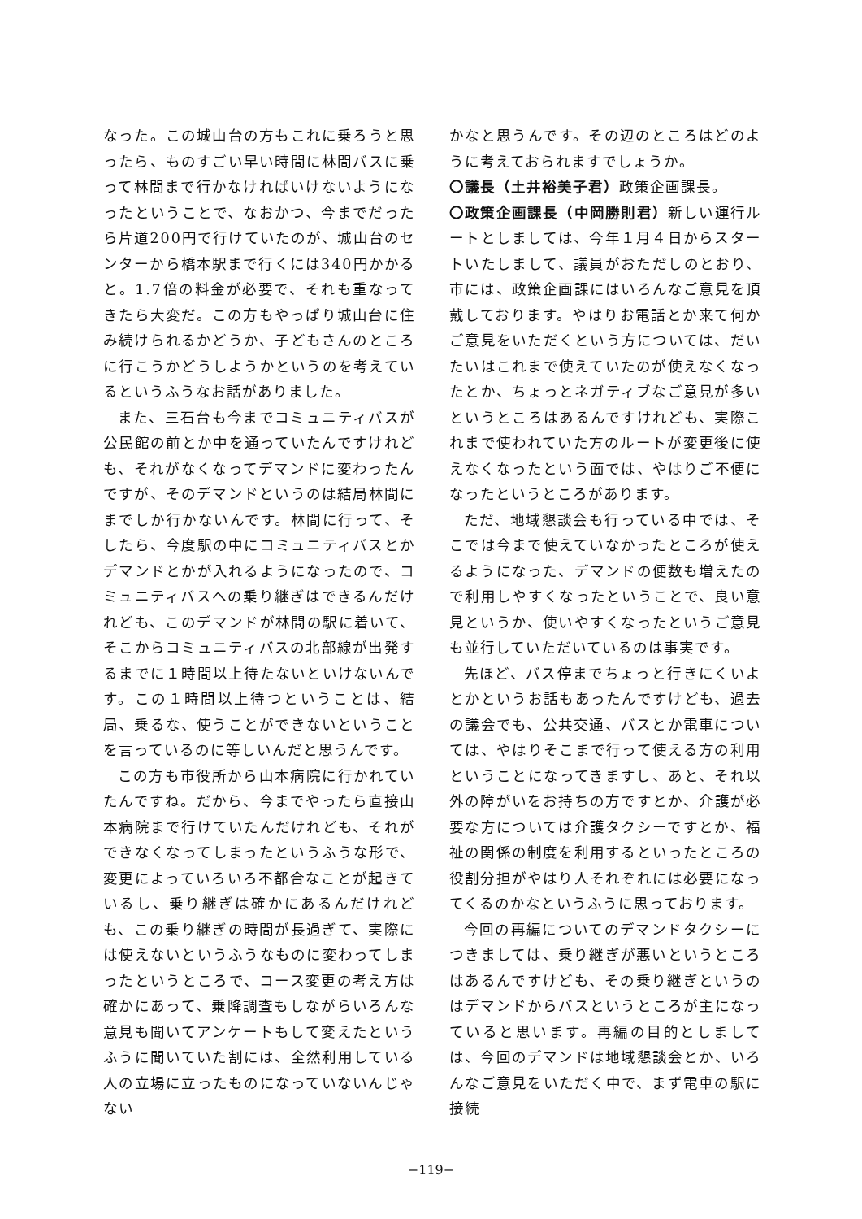なった。この城山台の方もこれに乗ろうと思ったら、ものすごい早い時間に林間バスに乗って林間まで行かなければいけないようになったということで、なおかつ、今までだったら片道200円で行けていたのが、城山台のセンターから橋本駅まで行くには340円かかると。1.7倍の料金が必要で、それも重なってきたら大変だ。この方もやっぱり城山台に住み続けられるかどうか、子どもさんのところに行こうかどうしようかというのを考えているというふうなお話がありました。
また、三石台も今までコミュニティバスが公民館の前とか中を通っていたんですけれども、それがなくなってデマンドに変わったんですが、そのデマンドというのは結局林間にまでしか行かないんです。林間に行って、そしたら、今度駅の中にコミュニティバスとかデマンドとかが入れるようになったので、コミュニティバスへの乗り継ぎはできるんだけれども、このデマンドが林間の駅に着いて、そこからコミュニティバスの北部線が出発するまでに１時間以上待たないといけないんです。この１時間以上待つということは、結局、乗るな、使うことができないということを言っているのに等しいんだと思うんです。
この方も市役所から山本病院に行かれていたんですね。だから、今までやったら直接山本病院まで行けていたんだけれども、それができなくなってしまったというふうな形で、変更によっていろいろ不都合なことが起きているし、乗り継ぎは確かにあるんだけれども、この乗り継ぎの時間が長過ぎて、実際には使えないというふうなものに変わってしまったというところで、コース変更の考え方は確かにあって、乗降調査もしながらいろんな意見も聞いてアンケートもして変えたというふうに聞いていた割には、全然利用している人の立場に立ったものになっていないんじゃない
かなと思うんです。その辺のところはどのように考えておられますでしょうか。
〇議長（土井裕美子君）政策企画課長。
〇政策企画課長（中岡勝則君）新しい運行ルートとしましては、今年１月４日からスタートいたしまして、議員がおただしのとおり、市には、政策企画課にはいろんなご意見を頂戴しております。やはりお電話とか来て何かご意見をいただくという方については、だいたいはこれまで使えていたのが使えなくなったとか、ちょっとネガティブなご意見が多いというところはあるんですけれども、実際これまで使われていた方のルートが変更後に使えなくなったという面では、やはりご不便になったというところがあります。
ただ、地域懇談会も行っている中では、そこでは今まで使えていなかったところが使えるようになった、デマンドの便数も増えたので利用しやすくなったということで、良い意見というか、使いやすくなったというご意見も並行していただいているのは事実です。
先ほど、バス停までちょっと行きにくいよとかというお話もあったんですけども、過去の議会でも、公共交通、バスとか電車については、やはりそこまで行って使える方の利用ということになってきますし、あと、それ以外の障がいをお持ちの方ですとか、介護が必要な方については介護タクシーですとか、福祉の関係の制度を利用するといったところの役割分担がやはり人それぞれには必要になってくるのかなというふうに思っております。
今回の再編についてのデマンドタクシーにつきましては、乗り継ぎが悪いというところはあるんですけども、その乗り継ぎというのはデマンドからバスというところが主になっていると思います。再編の目的としましては、今回のデマンドは地域懇談会とか、いろんなご意見をいただく中で、まず電車の駅に接続
−119−